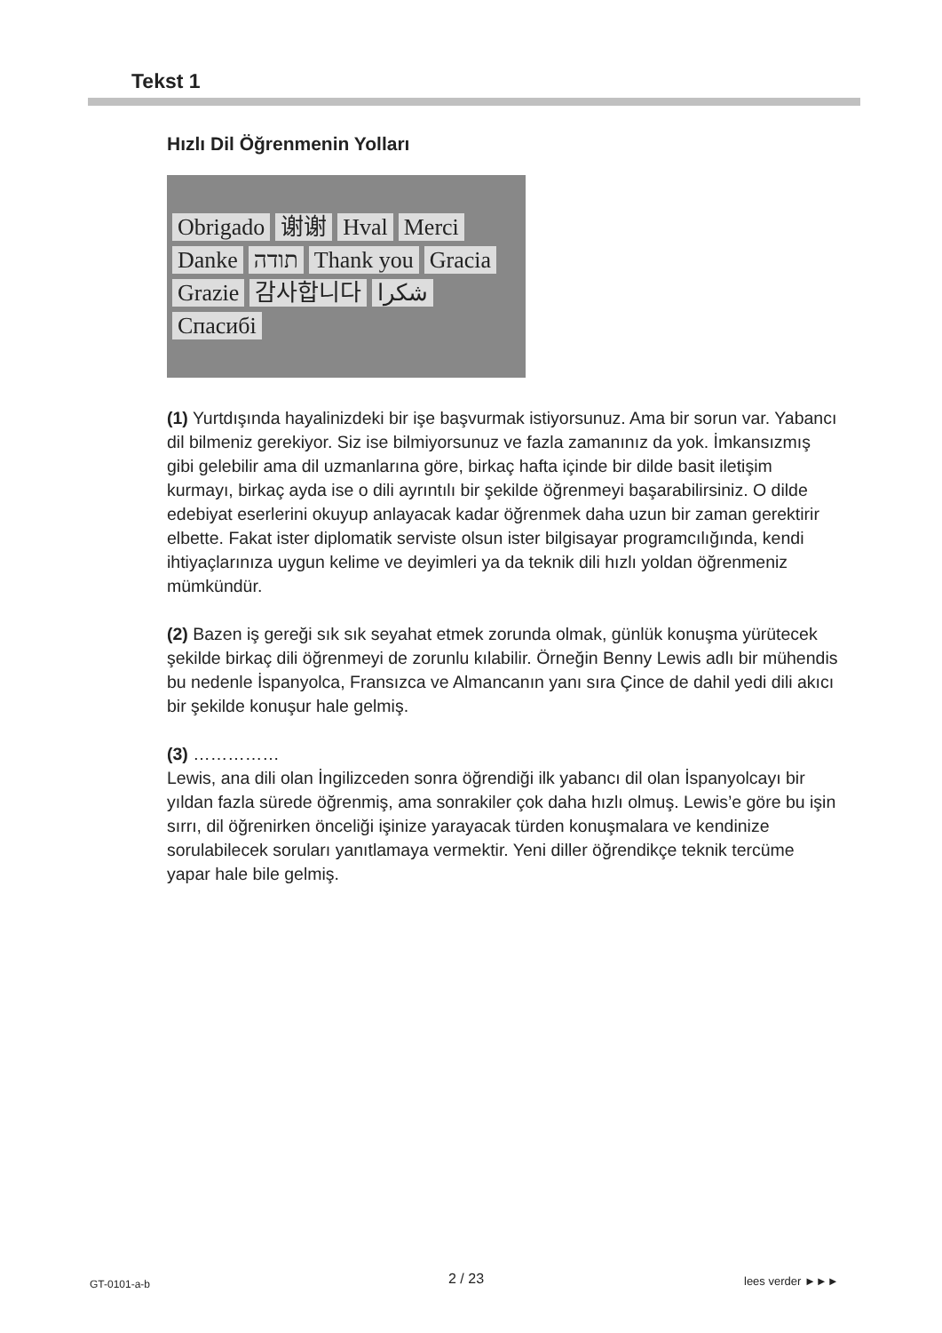Tekst 1
Hızlı Dil Öğrenmenin Yolları
Obrigado 谢谢 Hval Merci Danke תודה Thank you Gracia Grazie 감사합니다 شكرا Спасибі
(1) Yurtdışında hayalinizdeki bir işe başvurmak istiyorsunuz. Ama bir sorun var. Yabancı dil bilmeniz gerekiyor. Siz ise bilmiyorsunuz ve fazla zamanınız da yok. İmkansızmış gibi gelebilir ama dil uzmanlarına göre, birkaç hafta içinde bir dilde basit iletişim kurmayı, birkaç ayda ise o dili ayrıntılı bir şekilde öğrenmeyi başarabilirsiniz. O dilde edebiyat eserlerini okuyup anlayacak kadar öğrenmek daha uzun bir zaman gerektirir elbette. Fakat ister diplomatik serviste olsun ister bilgisayar programcılığında, kendi ihtiyaçlarınıza uygun kelime ve deyimleri ya da teknik dili hızlı yoldan öğrenmeniz mümkündür.
(2) Bazen iş gereği sık sık seyahat etmek zorunda olmak, günlük konuşma yürütecek şekilde birkaç dili öğrenmeyi de zorunlu kılabilir. Örneğin Benny Lewis adlı bir mühendis bu nedenle İspanyolca, Fransızca ve Almancanın yanı sıra Çince de dahil yedi dili akıcı bir şekilde konuşur hale gelmiş.
(3) ……………
Lewis, ana dili olan İngilizceden sonra öğrendiği ilk yabancı dil olan İspanyolcayı bir yıldan fazla sürede öğrenmiş, ama sonrakiler çok daha hızlı olmuş. Lewis’e göre bu işin sırrı, dil öğrenirken önceliği işinize yarayacak türden konuşmalara ve kendinize sorulabilecek soruları yanıtlamaya vermektir. Yeni diller öğrendikçe teknik tercüme yapar hale bile gelmiş.
GT-0101-a-b 2 / 23 lees verder ►►►